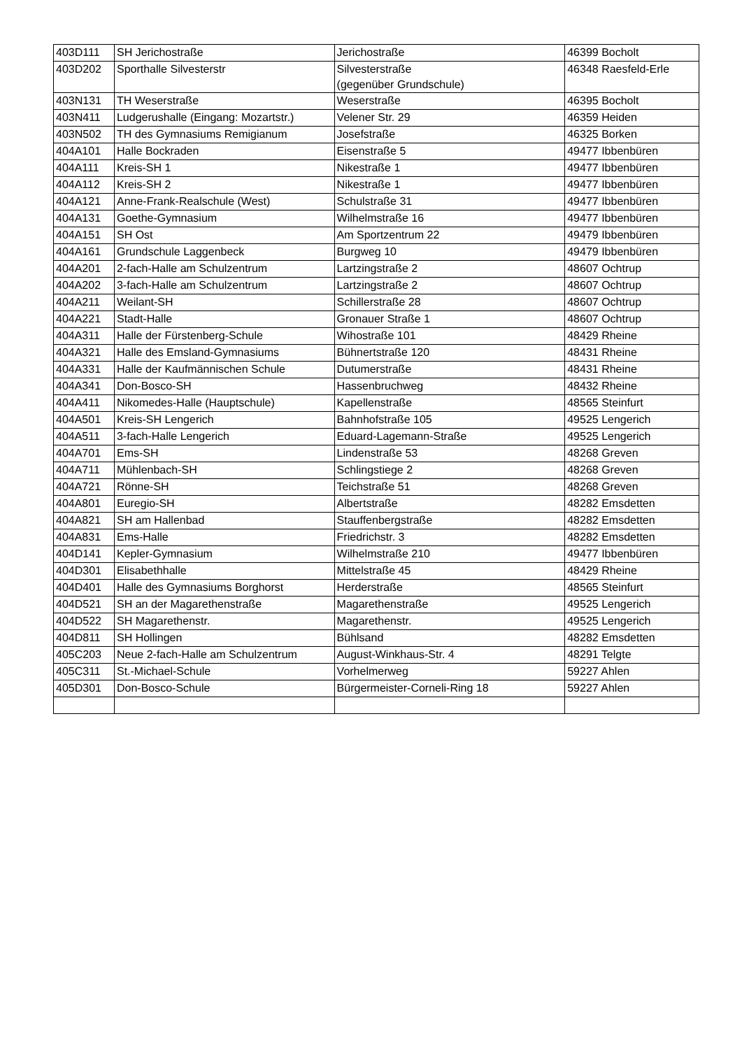| 403D111 | SH Jerichostraße | Jerichostraße | 46399 Bocholt |
| 403D202 | Sporthalle Silvesterstr | Silvesterstraße (gegenüber Grundschule) | 46348 Raesfeld-Erle |
| 403N131 | TH Weserstraße | Weserstraße | 46395 Bocholt |
| 403N411 | Ludgerushalle (Eingang: Mozartstr.) | Velener Str. 29 | 46359 Heiden |
| 403N502 | TH des Gymnasiums Remigianum | Josefstraße | 46325 Borken |
| 404A101 | Halle Bockraden | Eisenstraße 5 | 49477 Ibbenbüren |
| 404A111 | Kreis-SH 1 | Nikestraße 1 | 49477 Ibbenbüren |
| 404A112 | Kreis-SH 2 | Nikestraße 1 | 49477 Ibbenbüren |
| 404A121 | Anne-Frank-Realschule (West) | Schulstraße 31 | 49477 Ibbenbüren |
| 404A131 | Goethe-Gymnasium | Wilhelmstraße 16 | 49477 Ibbenbüren |
| 404A151 | SH Ost | Am Sportzentrum 22 | 49479 Ibbenbüren |
| 404A161 | Grundschule Laggenbeck | Burgweg 10 | 49479 Ibbenbüren |
| 404A201 | 2-fach-Halle am Schulzentrum | Lartzingstraße 2 | 48607 Ochtrup |
| 404A202 | 3-fach-Halle am Schulzentrum | Lartzingstraße 2 | 48607 Ochtrup |
| 404A211 | Weilant-SH | Schillerstraße 28 | 48607 Ochtrup |
| 404A221 | Stadt-Halle | Gronauer Straße 1 | 48607 Ochtrup |
| 404A311 | Halle der Fürstenberg-Schule | Wihostraße 101 | 48429 Rheine |
| 404A321 | Halle des Emsland-Gymnasiums | Bühnertstraße 120 | 48431 Rheine |
| 404A331 | Halle der Kaufmännischen Schule | Dutumerstraße | 48431 Rheine |
| 404A341 | Don-Bosco-SH | Hassenbruchweg | 48432 Rheine |
| 404A411 | Nikomedes-Halle (Hauptschule) | Kapellenstraße | 48565 Steinfurt |
| 404A501 | Kreis-SH Lengerich | Bahnhofstraße 105 | 49525 Lengerich |
| 404A511 | 3-fach-Halle Lengerich | Eduard-Lagemann-Straße | 49525 Lengerich |
| 404A701 | Ems-SH | Lindenstraße 53 | 48268 Greven |
| 404A711 | Mühlenbach-SH | Schlingstiege 2 | 48268 Greven |
| 404A721 | Rönne-SH | Teichstraße 51 | 48268 Greven |
| 404A801 | Euregio-SH | Albertstraße | 48282 Emsdetten |
| 404A821 | SH am Hallenbad | Stauffenbergstraße | 48282 Emsdetten |
| 404A831 | Ems-Halle | Friedrichstr. 3 | 48282 Emsdetten |
| 404D141 | Kepler-Gymnasium | Wilhelmstraße 210 | 49477 Ibbenbüren |
| 404D301 | Elisabethhalle | Mittelstraße 45 | 48429 Rheine |
| 404D401 | Halle des Gymnasiums Borghorst | Herderstraße | 48565 Steinfurt |
| 404D521 | SH an der Magarethenstraße | Magarethenstraße | 49525 Lengerich |
| 404D522 | SH Magarethenstr. | Magarethenstr. | 49525 Lengerich |
| 404D811 | SH Hollingen | Bühlsand | 48282 Emsdetten |
| 405C203 | Neue 2-fach-Halle am Schulzentrum | August-Winkhaus-Str. 4 | 48291 Telgte |
| 405C311 | St.-Michael-Schule | Vorhelmerweg | 59227 Ahlen |
| 405D301 | Don-Bosco-Schule | Bürgermeister-Corneli-Ring 18 | 59227 Ahlen |